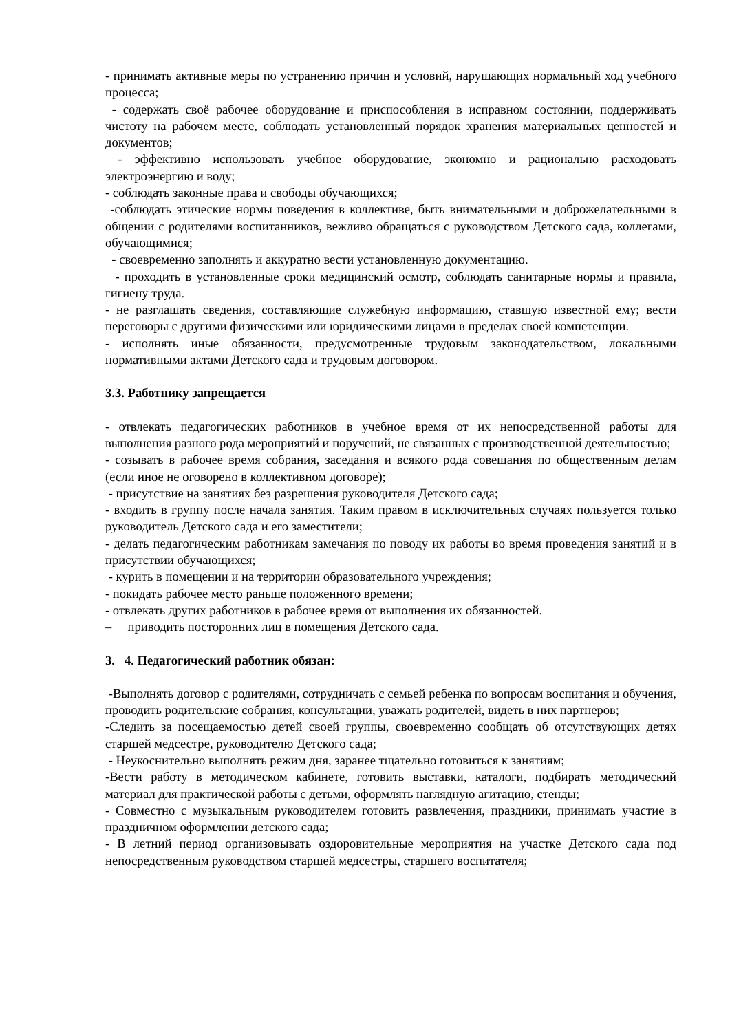- принимать активные меры по устранению причин и условий, нарушающих нормальный ход учебного процесса;
- содержать своё рабочее оборудование и приспособления в исправном состоянии, поддерживать чистоту на рабочем месте, соблюдать установленный порядок хранения материальных ценностей и документов;
- эффективно использовать учебное оборудование, экономно и рационально расходовать электроэнергию и воду;
- соблюдать законные права и свободы обучающихся;
-соблюдать этические нормы поведения в коллективе, быть внимательными и доброжелательными в общении с родителями воспитанников, вежливо обращаться с руководством Детского сада, коллегами, обучающимися;
- своевременно заполнять и аккуратно вести установленную документацию.
- проходить в установленные сроки медицинский осмотр, соблюдать санитарные нормы и правила, гигиену труда.
- не разглашать сведения, составляющие служебную информацию, ставшую известной ему; вести переговоры с другими физическими или юридическими лицами в пределах своей компетенции.
- исполнять иные обязанности, предусмотренные трудовым законодательством, локальными нормативными актами Детского сада и трудовым договором.
3.3. Работнику запрещается
- отвлекать педагогических работников в учебное время от их непосредственной работы для выполнения разного рода мероприятий и поручений, не связанных с производственной деятельностью;
- созывать в рабочее время собрания, заседания и всякого рода совещания по общественным делам (если иное не оговорено в коллективном договоре);
- присутствие на занятиях без разрешения руководителя Детского сада;
- входить в группу после начала занятия. Таким правом в исключительных случаях пользуется только руководитель Детского сада и его заместители;
- делать педагогическим работникам замечания по поводу их работы во время проведения занятий и в присутствии обучающихся;
- курить в помещении и на территории образовательного учреждения;
- покидать рабочее место раньше положенного времени;
- отвлекать других работников в рабочее время от выполнения их обязанностей.
– приводить посторонних лиц в помещения Детского сада.
3. 4. Педагогический работник обязан:
-Выполнять договор с родителями, сотрудничать с семьей ребенка по вопросам воспитания и обучения, проводить родительские собрания, консультации, уважать родителей, видеть в них партнеров;
-Следить за посещаемостью детей своей группы, своевременно сообщать об отсутствующих детях старшей медсестре, руководителю Детского сада;
- Неукоснительно выполнять режим дня, заранее тщательно готовиться к занятиям;
-Вести работу в методическом кабинете, готовить выставки, каталоги, подбирать методический материал для практической работы с детьми, оформлять наглядную агитацию, стенды;
- Совместно с музыкальным руководителем готовить развлечения, праздники, принимать участие в праздничном оформлении детского сада;
- В летний период организовывать оздоровительные мероприятия на участке Детского сада под непосредственным руководством старшей медсестры, старшего воспитателя;